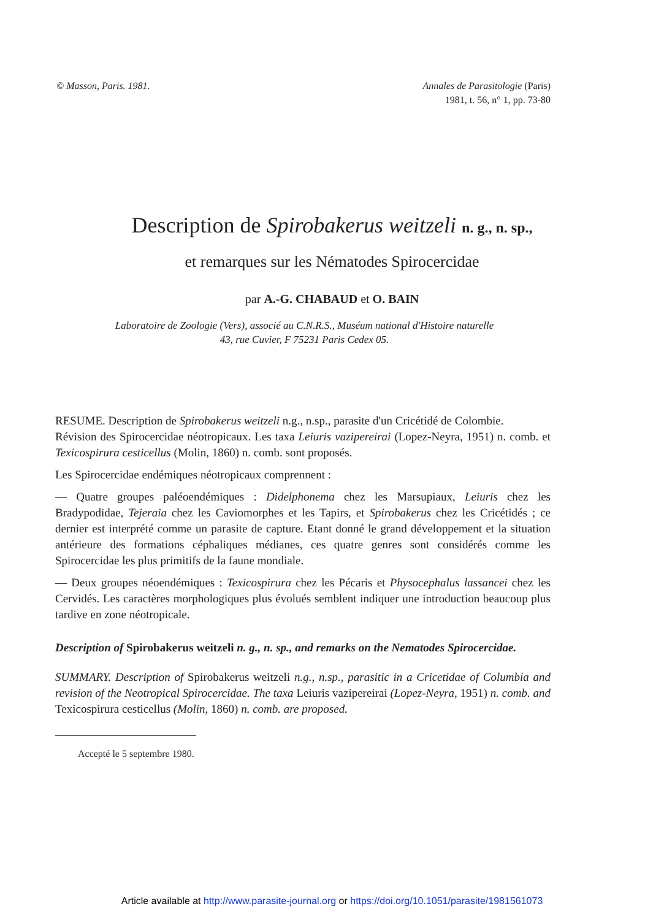© Masson, Paris. 1981. Annales de Parasitologie (Paris)
1981, t. 56, n° 1, pp. 73-80
Description de Spirobakerus weitzeli n. g., n. sp.,
et remarques sur les Nématodes Spirocercidae
par A.-G. CHABAUD et O. BAIN
Laboratoire de Zoologie (Vers), associé au C.N.R.S., Muséum national d'Histoire naturelle
43, rue Cuvier, F 75231 Paris Cedex 05.
RESUME. Description de Spirobakerus weitzeli n.g., n.sp., parasite d'un Cricétidé de Colombie.
Révision des Spirocercidae néotropicaux. Les taxa Leiuris vazipereirai (Lopez-Neyra, 1951) n. comb. et Texicospirura cesticellus (Molin, 1860) n. comb. sont proposés.
Les Spirocercidae endémiques néotropicaux comprennent :
— Quatre groupes paléoendémiques : Didelphonema chez les Marsupiaux, Leiuris chez les Bradypodidae, Tejeraia chez les Caviomorphes et les Tapirs, et Spirobakerus chez les Cricétidés ; ce dernier est interprété comme un parasite de capture. Etant donné le grand développement et la situation antérieure des formations céphaliques médianes, ces quatre genres sont considérés comme les Spirocercidae les plus primitifs de la faune mondiale.
— Deux groupes néoendémiques : Texicospirura chez les Pécaris et Physocephalus lassancei chez les Cervidés. Les caractères morphologiques plus évolués semblent indiquer une introduction beaucoup plus tardive en zone néotropicale.
Description of Spirobakerus weitzeli n. g., n. sp., and remarks on the Nematodes Spirocercidae.
SUMMARY. Description of Spirobakerus weitzeli n.g., n.sp., parasitic in a Cricetidae of Columbia and revision of the Neotropical Spirocercidae. The taxa Leiuris vazipereirai (Lopez-Neyra, 1951) n. comb. and Texicospirura cesticellus (Molin, 1860) n. comb. are proposed.
Accepté le 5 septembre 1980.
Article available at http://www.parasite-journal.org or https://doi.org/10.1051/parasite/1981561073